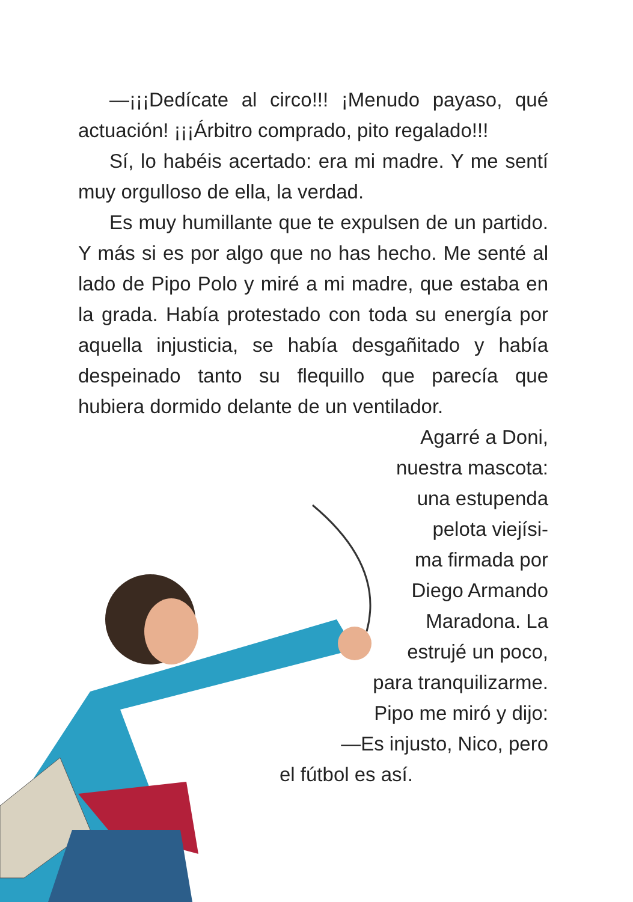—¡¡¡Dedícate al circo!!! ¡Menudo payaso, qué actuación! ¡¡¡Árbitro comprado, pito regalado!!!
Sí, lo habéis acertado: era mi madre. Y me sentí muy orgulloso de ella, la verdad.
Es muy humillante que te expulsen de un partido. Y más si es por algo que no has hecho. Me senté al lado de Pipo Polo y miré a mi madre, que estaba en la grada. Había protestado con toda su energía por aquella injusticia, se había desgañitado y había despeinado tanto su flequillo que parecía que hubiera dormido delante de un ventilador.
Agarré a Doni,
nuestra mascota:
una estupenda
pelota viejísi-
ma firmada por
Diego Armando
Maradona. La
estrujé un poco,
para tranquilizarme.
Pipo me miró y dijo:
—Es injusto, Nico, pero
el fútbol es así.